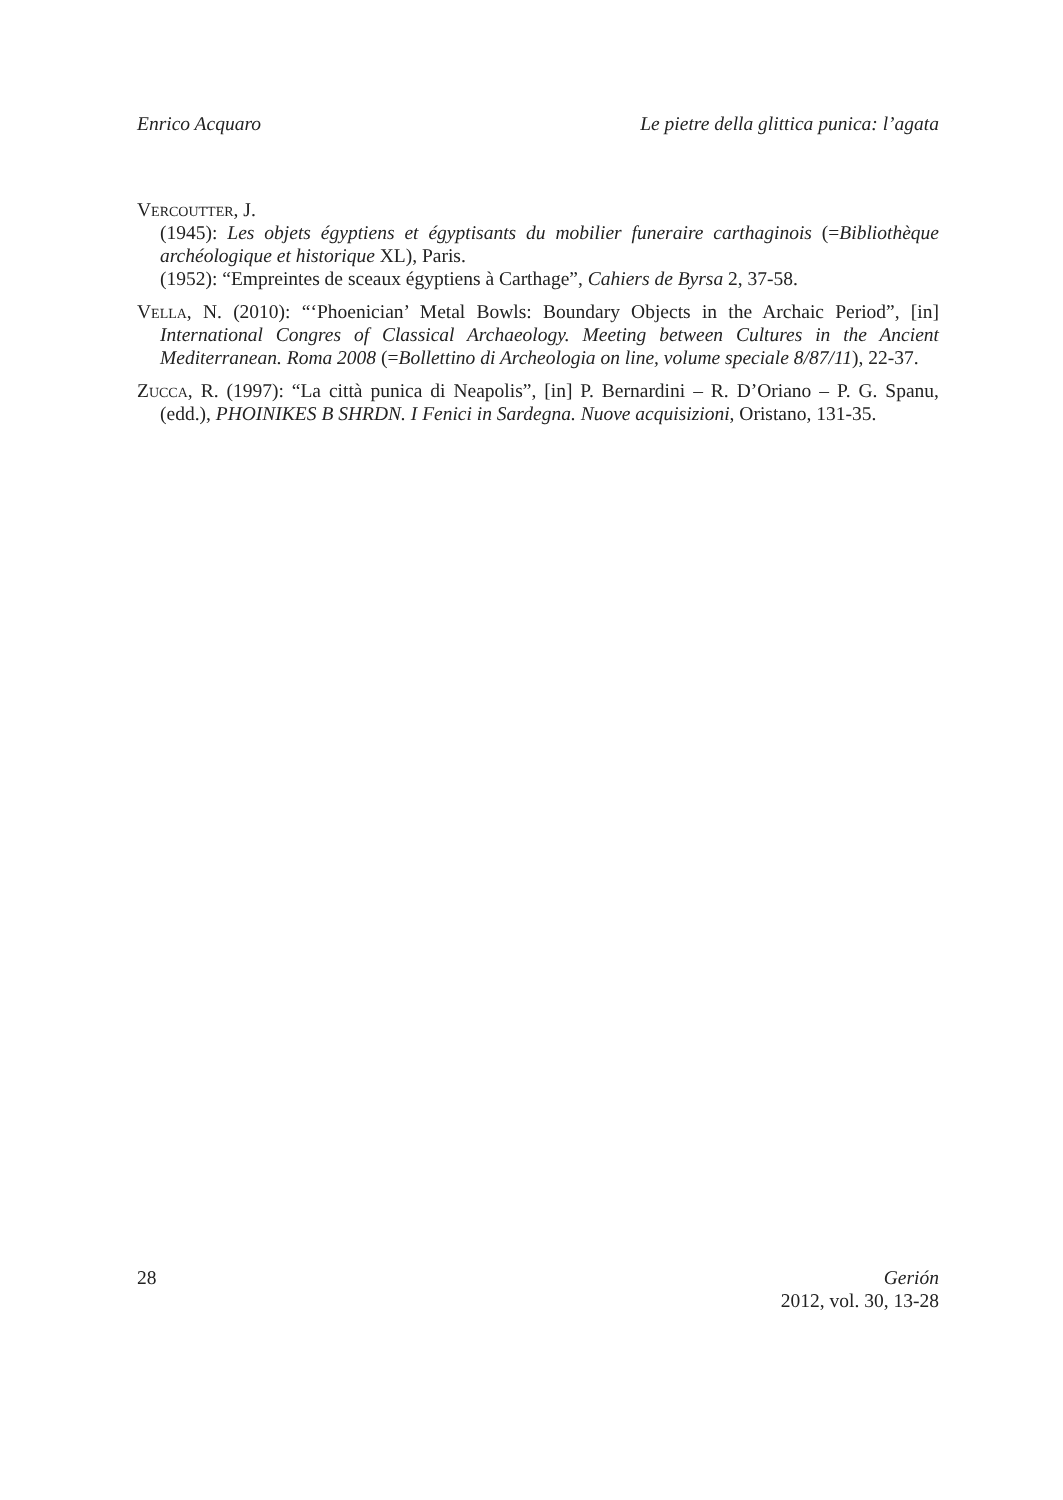Enrico Acquaro Le pietre della glittica punica: l’agata
Vercoutter, J.
(1945): Les objets égyptiens et égyptisants du mobilier funeraire carthaginois (=Bibliothèque archéologique et historique XL), Paris.
(1952): “Empreintes de sceaux égyptiens à Carthage”, Cahiers de Byrsa 2, 37-58.
Vella, N. (2010): “‘Phoenician’ Metal Bowls: Boundary Objects in the Archaic Period”, [in] International Congres of Classical Archaeology. Meeting between Cultures in the Ancient Mediterranean. Roma 2008 (=Bollettino di Archeologia on line, volume speciale 8/87/11), 22-37.
Zucca, R. (1997): “La città punica di Neapolis”, [in] P. Bernardini – R. D’Oriano – P. G. Spanu, (edd.), PHOINIKES B SHRDN. I Fenici in Sardegna. Nuove acquisizioni, Oristano, 131-35.
28 Gerión
2012, vol. 30, 13-28